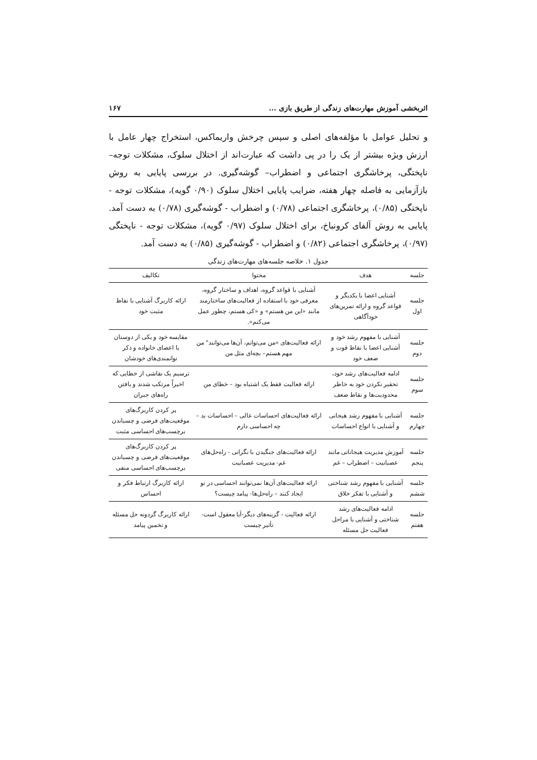اثربخشی آموزش مهارت‌های زندگی از طریق بازی ... ۱۶۷
و تحلیل عوامل با مؤلفه‌های اصلی و سپس چرخش واریماکس، استخراج چهار عامل با ارزش ویژه بیشتر از یک را در پی داشت که عبارت‌اند از اختلال سلوک، مشکلات توجه– ناپختگی، پرخاشگری اجتماعی و اضطراب– گوشه‌گیری. در بررسی پایایی به روش بازآزمایی به فاصله چهار هفته، ضرایب پایایی اختلال سلوک (۰/۹۰ گویه)، مشکلات توجه - ناپختگی (۰/۸۵)، پرخاشگری اجتماعی (۰/۷۸) و اضطراب - گوشه‌گیری (۰/۷۸) به دست آمد. پایایی به روش آلفای کرونباخ، برای اختلال سلوک (۰/۹۷ گویه)، مشکلات توجه - ناپختگی (۰/۹۷)، پرخاشگری اجتماعی (۰/۸۲) و اضطراب - گوشه‌گیری (۰/۸۵) به دست آمد.
جدول ۱. خلاصه جلسه‌های مهارت‌های زندگی
| جلسه | هدف | محتوا | تکالیف |
| --- | --- | --- | --- |
| جلسه اول | آشنایی اعضا با یکدیگر و قواعد گروه و ارائه تمرین‌های خودآگاهی | آشنایی با قواعد گروه، اهداف و ساختار گروه، معرفی خود با استفاده از فعالیت‌های ساختارمند مانند «این من هستم» و «کی هستم، چطور عمل می‌کنم». | ارائه کاربرگ آشنایی با نقاط مثبت خود |
| جلسه دوم | آشنایی با مفهوم رشد خود و آشنایی اعضا با نقاط قوت و ضعف خود | ارائه فعالیت‌های «من می‌توانم، آن‌ها می‌توانند" من مهم هستم– بچه‌ای مثل من | مقایسه خود و یکی از دوستان یا اعضای خانواده و ذکر توانمندی‌های خودشان |
| جلسه سوم | ادامه فعالیت‌های رشد خود، تحقیر نکردن خود به خاطر محدودیت‌ها و نقاط ضعف | ارائه فعالیت فقط یک اشتباه بود – خطای من | ترسیم یک نقاشی از خطایی که اخیراً مرتکب شدند و یافتن راه‌های جبران |
| جلسه چهارم | آشنایی با مفهوم رشد هیجانی و آشنایی با انواع احساسات | ارائه فعالیت‌های احساسات عالی – احساسات بد – چه احساسی دارم | پر کردن کاربرگ‌های موقعیت‌های فرضی و چسباندن برچسب‌های احساسی مثبت |
| جلسه پنجم | آموزش مدیریت هیجاناتی مانند عصبانیت – اضطراب – غم | ارائه فعالیت‌های جنگیدن با نگرانی - راه‌حل‌های غم- مدیریت عصبانیت | پر کردن کاربرگ‌های موقعیت‌های فرضی و چسباندن برچسب‌های احساسی منفی |
| جلسه ششم | آشنایی با مفهوم رشد شناختی و آشنایی با تفکر خلاق | ارائه فعالیت‌های آن‌ها نمی‌توانند احساسی در تو ایجاد کنند – راه‌حل‌ها- پیامد چیست؟ | ارائه کاربرگ ارتباط فکر و احساس |
| جلسه هفتم | ادامه فعالیت‌های رشد شناختی و آشنایی با مراحل فعالیت حل مسئله | ارائه فعالیت - گزینه‌های دیگر-آیا معقول است- تأثیر چیست | ارائه کاربرگ گردونه حل مسئله و تخمین پیامد |